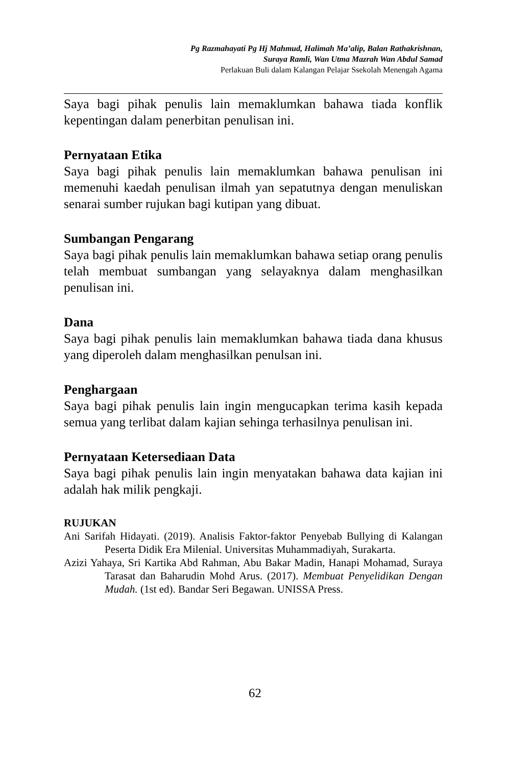Pg Razmahayati Pg Hj Mahmud, Halimah Ma’alip, Balan Rathakrishnan,
Suraya Ramli, Wan Utma Mazrah Wan Abdul Samad
Perlakuan Buli dalam Kalangan Pelajar Ssekolah Menengah Agama
Saya bagi pihak penulis lain memaklumkan bahawa tiada konflik kepentingan dalam penerbitan penulisan ini.
Pernyataan Etika
Saya bagi pihak penulis lain memaklumkan bahawa penulisan ini memenuhi kaedah penulisan ilmah yan sepatutnya dengan menuliskan senarai sumber rujukan bagi kutipan yang dibuat.
Sumbangan Pengarang
Saya bagi pihak penulis lain memaklumkan bahawa setiap orang penulis telah membuat sumbangan yang selayaknya dalam menghasilkan penulisan ini.
Dana
Saya bagi pihak penulis lain memaklumkan bahawa tiada dana khusus yang diperoleh dalam menghasilkan penulsan ini.
Penghargaan
Saya bagi pihak penulis lain ingin mengucapkan terima kasih kepada semua yang terlibat dalam kajian sehinga terhasilnya penulisan ini.
Pernyataan Ketersediaan Data
Saya bagi pihak penulis lain ingin menyatakan bahawa data kajian ini adalah hak milik pengkaji.
RUJUKAN
Ani Sarifah Hidayati. (2019). Analisis Faktor-faktor Penyebab Bullying di Kalangan Peserta Didik Era Milenial. Universitas Muhammadiyah, Surakarta.
Azizi Yahaya, Sri Kartika Abd Rahman, Abu Bakar Madin, Hanapi Mohamad, Suraya Tarasat dan Baharudin Mohd Arus. (2017). Membuat Penyelidikan Dengan Mudah. (1st ed). Bandar Seri Begawan. UNISSA Press.
62